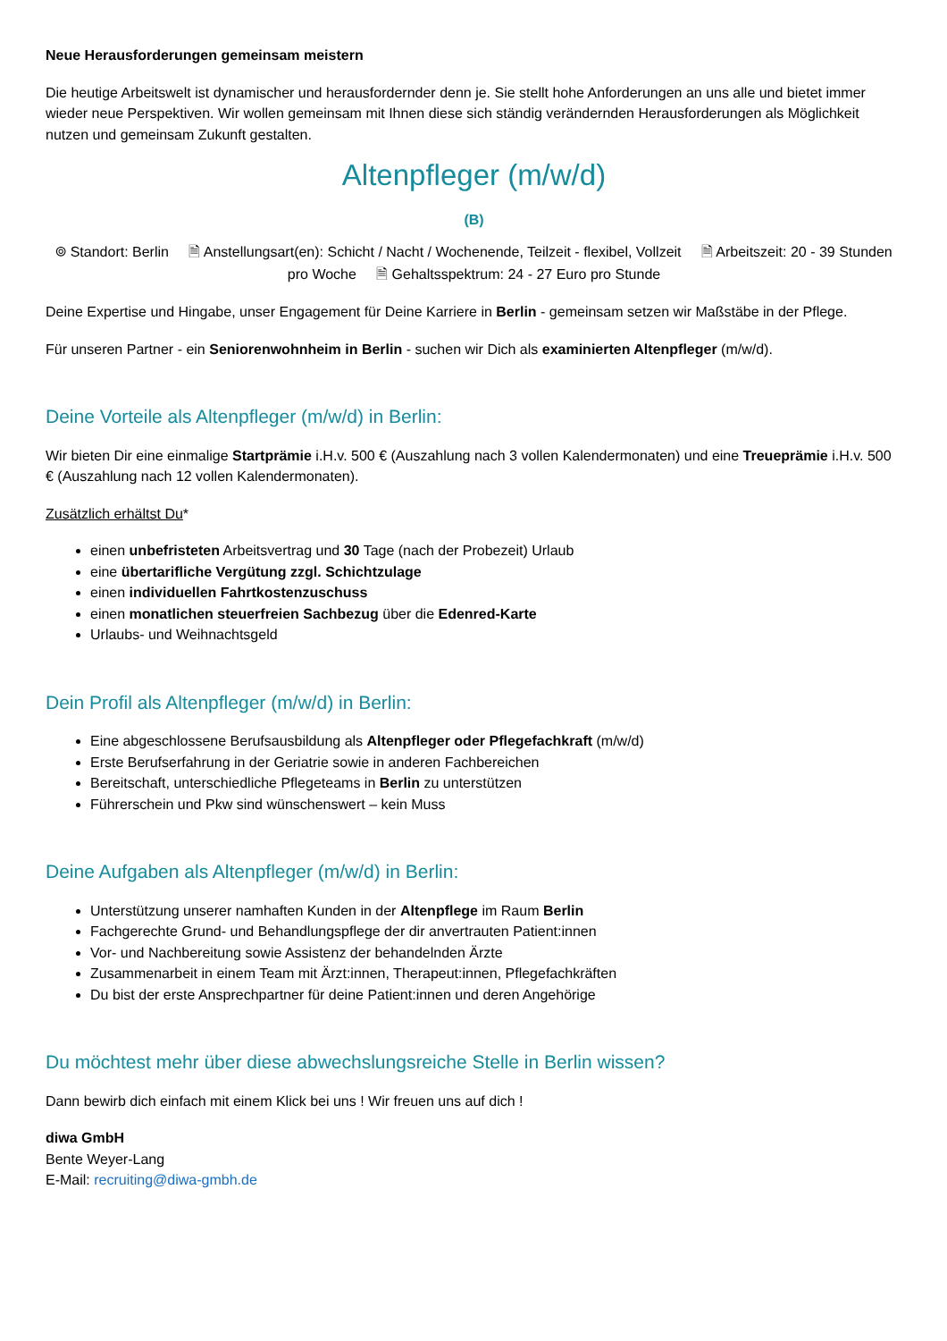Neue Herausforderungen gemeinsam meistern
Die heutige Arbeitswelt ist dynamischer und herausfordernder denn je. Sie stellt hohe Anforderungen an uns alle und bietet immer wieder neue Perspektiven. Wir wollen gemeinsam mit Ihnen diese sich ständig verändernden Herausforderungen als Möglichkeit nutzen und gemeinsam Zukunft gestalten.
Altenpfleger (m/w/d)
(B)
⌾ Standort: Berlin 🗎 Anstellungsart(en): Schicht / Nacht / Wochenende, Teilzeit - flexibel, Vollzeit 🗎 Arbeitszeit: 20 - 39 Stunden pro Woche 🗎 Gehaltsspektrum: 24 - 27 Euro pro Stunde
Deine Expertise und Hingabe, unser Engagement für Deine Karriere in Berlin - gemeinsam setzen wir Maßstäbe in der Pflege.
Für unseren Partner - ein Seniorenwohnheim in Berlin - suchen wir Dich als examinierten Altenpfleger (m/w/d).
Deine Vorteile als Altenpfleger (m/w/d) in Berlin:
Wir bieten Dir eine einmalige Startprämie i.H.v. 500 € (Auszahlung nach 3 vollen Kalendermonaten) und eine Treueprämie i.H.v. 500 € (Auszahlung nach 12 vollen Kalendermonaten).
Zusätzlich erhältst Du*
einen unbefristeten Arbeitsvertrag und 30 Tage (nach der Probezeit) Urlaub
eine übertarifliche Vergütung zzgl. Schichtzulage
einen individuellen Fahrtkostenzuschuss
einen monatlichen steuerfreien Sachbezug über die Edenred-Karte
Urlaubs- und Weihnachtsgeld
Dein Profil als Altenpfleger (m/w/d) in Berlin:
Eine abgeschlossene Berufsausbildung als Altenpfleger oder Pflegefachkraft (m/w/d)
Erste Berufserfahrung in der Geriatrie sowie in anderen Fachbereichen
Bereitschaft, unterschiedliche Pflegeteams in Berlin zu unterstützen
Führerschein und Pkw sind wünschenswert – kein Muss
Deine Aufgaben als Altenpfleger (m/w/d) in Berlin:
Unterstützung unserer namhaften Kunden in der Altenpflege im Raum Berlin
Fachgerechte Grund- und Behandlungspflege der dir anvertrauten Patient:innen
Vor- und Nachbereitung sowie Assistenz der behandelnden Ärzte
Zusammenarbeit in einem Team mit Ärzt:innen, Therapeut:innen, Pflegefachkräften
Du bist der erste Ansprechpartner für deine Patient:innen und deren Angehörige
Du möchtest mehr über diese abwechslungsreiche Stelle in Berlin wissen?
Dann bewirb dich einfach mit einem Klick bei uns ! Wir freuen uns auf dich !
diwa GmbH
Bente Weyer-Lang
E-Mail: recruiting@diwa-gmbh.de